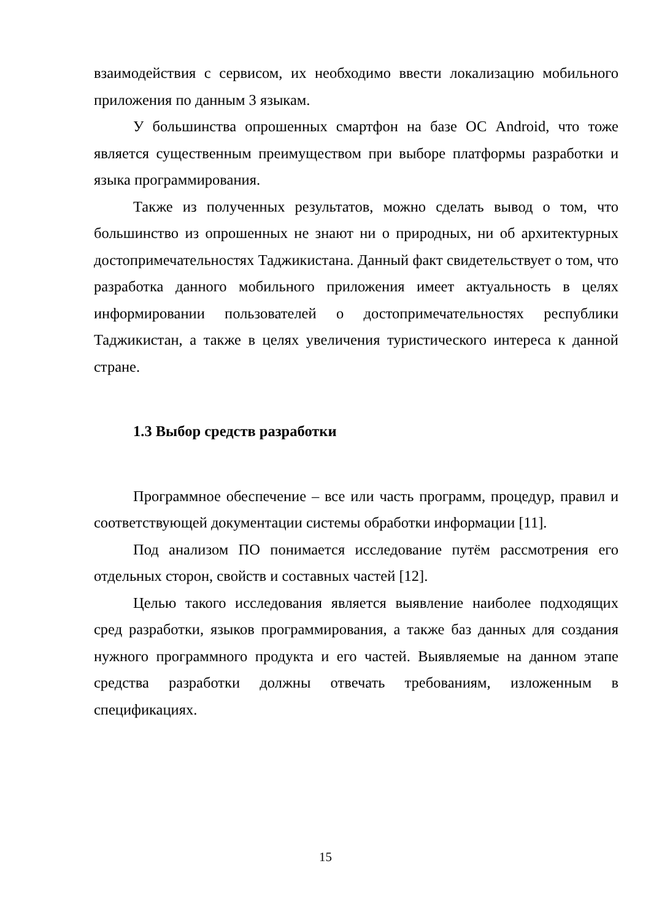взаимодействия с сервисом, их необходимо ввести локализацию мобильного приложения по данным 3 языкам.
У большинства опрошенных смартфон на базе ОС Android, что тоже является существенным преимуществом при выборе платформы разработки и языка программирования.
Также из полученных результатов, можно сделать вывод о том, что большинство из опрошенных не знают ни о природных, ни об архитектурных достопримечательностях Таджикистана. Данный факт свидетельствует о том, что разработка данного мобильного приложения имеет актуальность в целях информировании пользователей о достопримечательностях республики Таджикистан, а также в целях увеличения туристического интереса к данной стране.
1.3 Выбор средств разработки
Программное обеспечение – все или часть программ, процедур, правил и соответствующей документации системы обработки информации [11].
Под анализом ПО понимается исследование путём рассмотрения его отдельных сторон, свойств и составных частей [12].
Целью такого исследования является выявление наиболее подходящих сред разработки, языков программирования, а также баз данных для создания нужного программного продукта и его частей. Выявляемые на данном этапе средства разработки должны отвечать требованиям, изложенным в спецификациях.
15